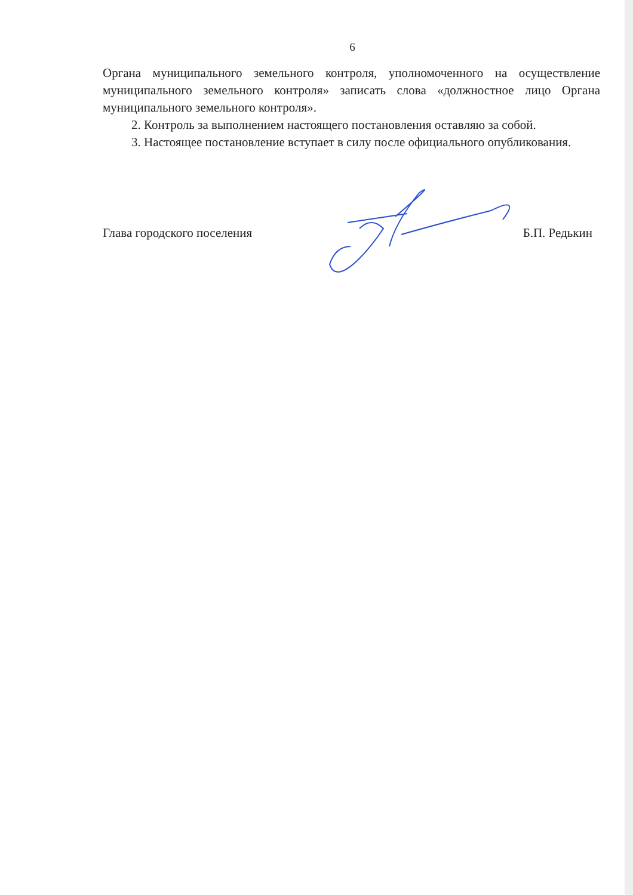6
Органа муниципального земельного контроля, уполномоченного на осуществление муниципального земельного контроля» записать слова «должностное лицо Органа муниципального земельного контроля».
2. Контроль за выполнением настоящего постановления оставляю за собой.
3. Настоящее постановление вступает в силу после официального опубликования.
Глава городского поселения Б.П. Редькин